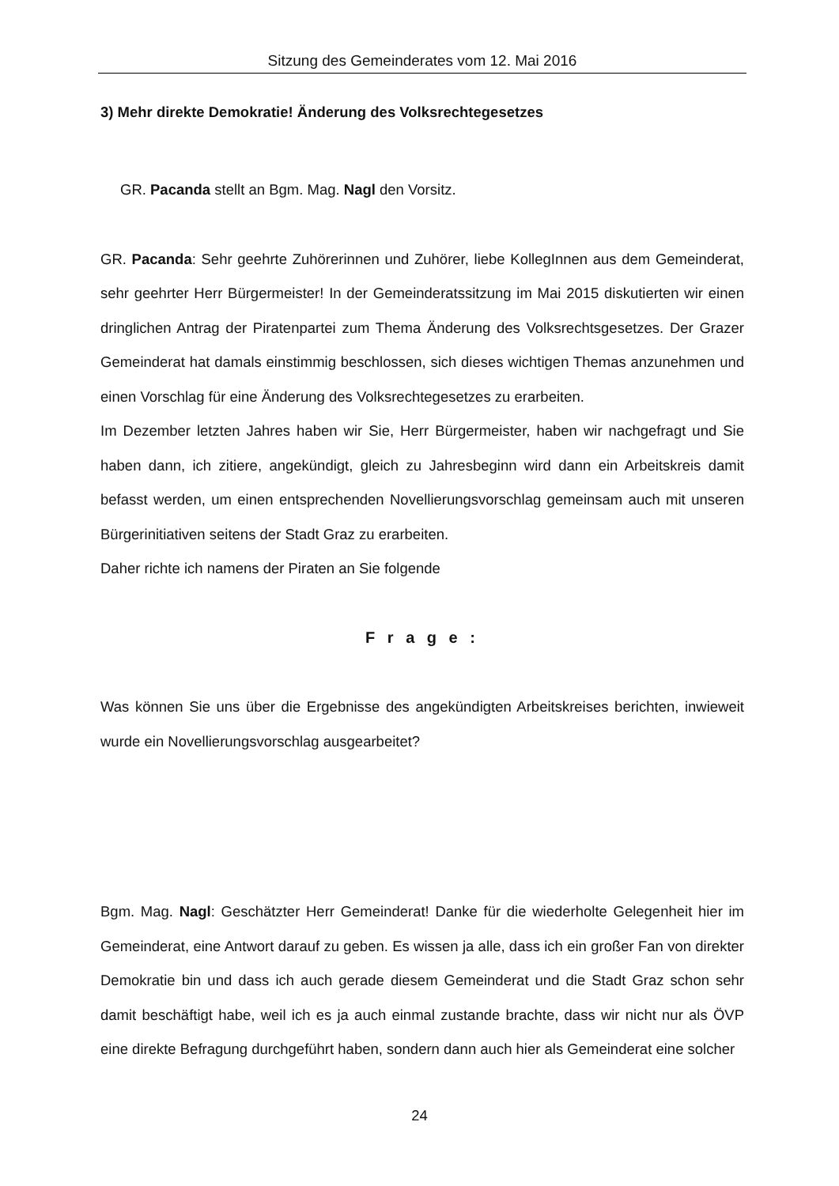Sitzung des Gemeinderates vom 12. Mai 2016
3) Mehr direkte Demokratie! Änderung des Volksrechtegesetzes
GR. Pacanda stellt an Bgm. Mag. Nagl den Vorsitz.
GR. Pacanda: Sehr geehrte Zuhörerinnen und Zuhörer, liebe KollegInnen aus dem Gemeinderat, sehr geehrter Herr Bürgermeister! In der Gemeinderatssitzung im Mai 2015 diskutierten wir einen dringlichen Antrag der Piratenpartei zum Thema Änderung des Volksrechtsgesetzes. Der Grazer Gemeinderat hat damals einstimmig beschlossen, sich dieses wichtigen Themas anzunehmen und einen Vorschlag für eine Änderung des Volksrechtegesetzes zu erarbeiten.
Im Dezember letzten Jahres haben wir Sie, Herr Bürgermeister, haben wir nachgefragt und Sie haben dann, ich zitiere, angekündigt, gleich zu Jahresbeginn wird dann ein Arbeitskreis damit befasst werden, um einen entsprechenden Novellierungsvorschlag gemeinsam auch mit unseren Bürgerinitiativen seitens der Stadt Graz zu erarbeiten.
Daher richte ich namens der Piraten an Sie folgende
F r a g e :
Was können Sie uns über die Ergebnisse des angekündigten Arbeitskreises berichten, inwieweit wurde ein Novellierungsvorschlag ausgearbeitet?
Bgm. Mag. Nagl: Geschätzter Herr Gemeinderat! Danke für die wiederholte Gelegenheit hier im Gemeinderat, eine Antwort darauf zu geben. Es wissen ja alle, dass ich ein großer Fan von direkter Demokratie bin und dass ich auch gerade diesem Gemeinderat und die Stadt Graz schon sehr damit beschäftigt habe, weil ich es ja auch einmal zustande brachte, dass wir nicht nur als ÖVP eine direkte Befragung durchgeführt haben, sondern dann auch hier als Gemeinderat eine solcher
24